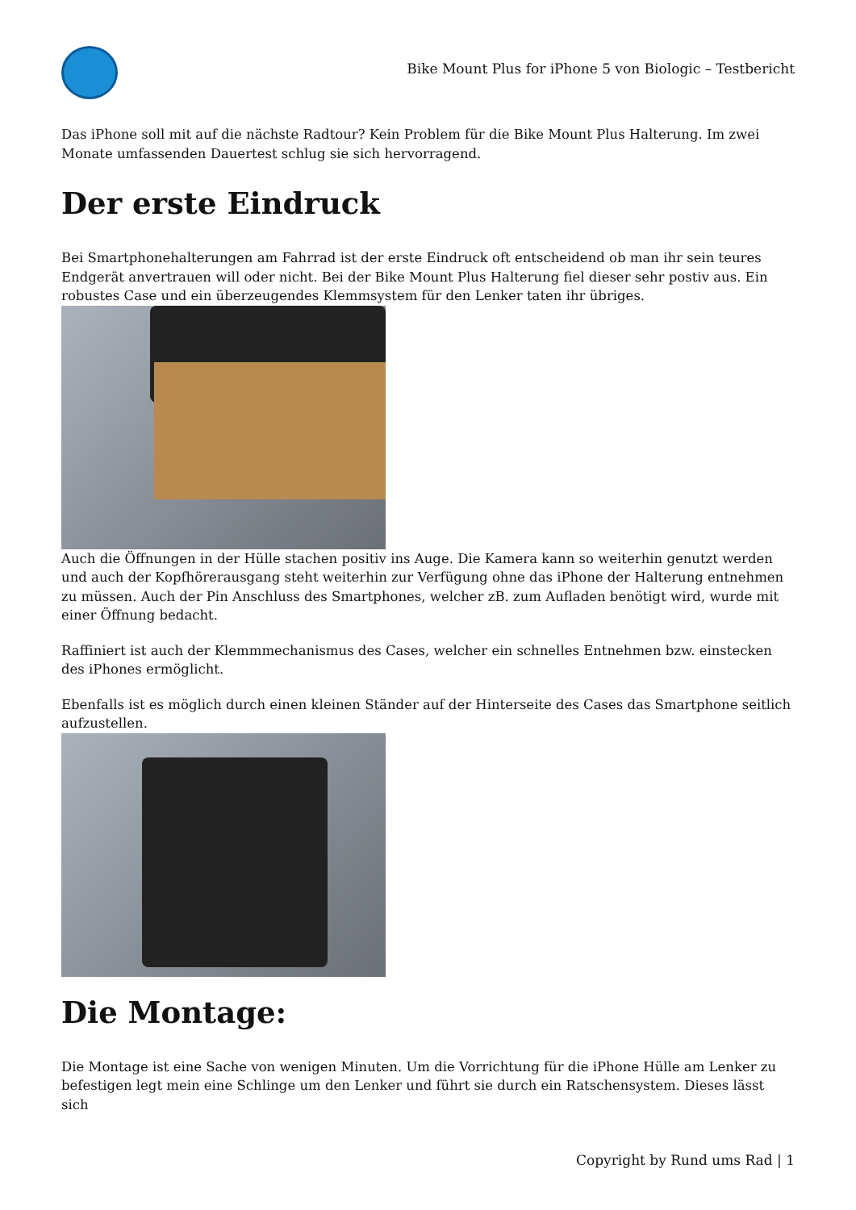Bike Mount Plus for iPhone 5 von Biologic – Testbericht
Das iPhone soll mit auf die nächste Radtour? Kein Problem für die Bike Mount Plus Halterung. Im zwei Monate umfassenden Dauertest schlug sie sich hervorragend.
Der erste Eindruck
Bei Smartphonehalterungen am Fahrrad ist der erste Eindruck oft entscheidend ob man ihr sein teures Endgerät anvertrauen will oder nicht. Bei der Bike Mount Plus Halterung fiel dieser sehr postiv aus. Ein robustes Case und ein überzeugendes Klemmsystem für den Lenker taten ihr übriges.
Auch die Öffnungen in der Hülle stachen positiv ins Auge. Die Kamera kann so weiterhin genutzt werden und auch der Kopfhörerausgang steht weiterhin zur Verfügung ohne das iPhone der Halterung entnehmen zu müssen. Auch der Pin Anschluss des Smartphones, welcher zB. zum Aufladen benötigt wird, wurde mit einer Öffnung bedacht.
Raffiniert ist auch der Klemmmechanismus des Cases, welcher ein schnelles Entnehmen bzw. einstecken des iPhones ermöglicht.
Ebenfalls ist es möglich durch einen kleinen Ständer auf der Hinterseite des Cases das Smartphone seitlich aufzustellen.
Die Montage:
Die Montage ist eine Sache von wenigen Minuten. Um die Vorrichtung für die iPhone Hülle am Lenker zu befestigen legt mein eine Schlinge um den Lenker und führt sie durch ein Ratschensystem. Dieses lässt sich
Copyright by Rund ums Rad | 1